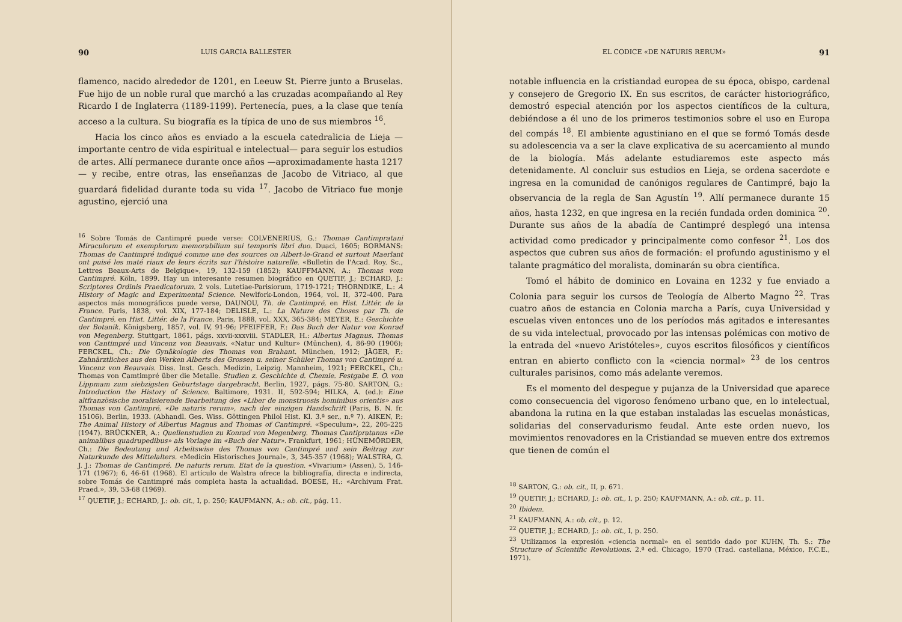90 LUIS GARCIA BALLESTER
flamenco, nacido alrededor de 1201, en Leeuw St. Pierre junto a Bruselas. Fue hijo de un noble rural que marchó a las cruzadas acompañando al Rey Ricardo I de Inglaterra (1189-1199). Pertenecía, pues, a la clase que tenía acceso a la cultura. Su biografía es la típica de uno de sus miembros <sup>16</sup>.
Hacia los cinco años es enviado a la escuela catedralicia de Lieja —importante centro de vida espiritual e intelectual— para seguir los estudios de artes. Allí permanece durante once años —aproximadamente hasta 1217— y recibe, entre otras, las enseñanzas de Jacobo de Vitriaco, al que guardará fidelidad durante toda su vida <sup>17</sup>. Jacobo de Vitriaco fue monje agustino, ejerció una
<sup>16</sup> Sobre Tomás de Cantimpré puede verse: COLVENERIUS, G.: Thomae Cantimpratani Miraculorum et exemplorum memorabilium sui temporis libri duo. Duaci, 1605; BORMANS: Thomas de Cantimpré indiqué comme une des sources on Albert-le-Grand et surtout Maerlant ont puisé les maté riaux de leurs écrits sur l'histoire naturelle. «Bulletin de l'Acad. Roy. Sc., Lettres Beaux-Arts de Belgique», 19, 132-159 (1852); KAUFFMANN, A.: Thomas vom Cantimpré. Köln, 1899. Hay un interesante resumen biográfico en QUETIF, J.; ECHARD, J.: Scriptores Ordinis Praedicatorum. 2 vols. Lutetiae-Parisiorum, 1719-1721; THORNDIKE, L.: A History of Magic and Experimental Science. Newlfork-London, 1964, vol. II, 372-400. Para aspectos más monográficos puede verse, DAUNOU, Th. de Cantimpré, en Hist. Littér. de la France. Paris, 1838, vol. XIX, 177-184; DELISLE, L.: La Nature des Choses par Th. de Cantimpré, en Hist. Littér. de la France. Paris, 1888, vol. XXX, 365-384; MEYER, E.: Geschichte der Botanik. Königsberg, 1857, vol. IV, 91-96; PFEIFFER, F.: Das Buch der Natur von Konrad von Megenberg. Stuttgart, 1861, págs. xxvii-xxxviii. STADLER, H.: Albertus Magnus. Thomas von Cantimpré und Vincenz von Beauvais. «Natur und Kultur» (München), 4, 86-90 (1906); FERCKEL, Ch.: Die Gynäkologie des Thomas von Brahant. München, 1912; JÄGER, F.: Zahnärztliches aus den Werken Alberts des Grossen u. seiner Schüler Thomas von Cantimpré u. Vincenz von Beauvais. Diss. Inst. Gesch. Medizin, Leipzig. Mannheim, 1921; FERCKEL, Ch.: Thomas von Camtimpré über die Metalle. Studien z. Geschichte d. Chemie. Festgabe E. O. von Lippmam zum siebzigsten Geburtstage dargebracht. Berlin, 1927, págs. 75-80. SARTON, G.: Introduction the History of Science. Baltimore, 1931. II, 592-594; HILKA, A. (ed.): Eine altfranzösische moralisierende Bearbeitung des «Liber de monstruosis hominibus orientis» aus Thomas von Cantimpré, «De naturis rerum», nach der einzigen Handschrift (Paris, B. N. fr. 15106). Berlin, 1933. (Abhandl. Ges. Wiss. Göttingen Philol Hist. Kl. 3.ª ser., n.º 7). AIKEN, P.: The Animal History of Albertus Magnus and Thomas of Cantimpré. «Speculum», 22, 205-225 (1947). BRÜCKNER, A.: Quellenstudien zu Konrad von Megenberg. Thomas Cantipratanus «De animalibus quadrupedibus» als Vorlage im «Buch der Natur». Frankfurt, 1961; HÜNEMÖRDER, Ch.: Die Bedeutung und Arbeitswise des Thomas von Cantimpré und sein Beitrag zur Naturkunde des Mittelalters. «Medicin Historisches Journal», 3, 345-357 (1968); WALSTRA, G. J. J.: Thomas de Cantimpré, De naturis rerum. Etat de la question. «Vivarium» (Assen), 5, 146-171 (1967); 6, 46-61 (1968). El artículo de Walstra ofrece la bibliografía, directa e indirecta, sobre Tomás de Cantimpré más completa hasta la actualidad. BOESE, H.: «Archivum Frat. Praed.», 39, 53-68 (1969).
<sup>17</sup> QUETIF, J.; ECHARD, J.: ob. cit., I, p. 250; KAUFMANN, A.: ob. cit., pág. 11.
EL CODICE «DE NATURIS RERUM» 91
notable influencia en la cristiandad europea de su época, obispo, cardenal y consejero de Gregorio IX. En sus escritos, de carácter historiográfico, demostró especial atención por los aspectos científicos de la cultura, debiéndose a él uno de los primeros testimonios sobre el uso en Europa del compás <sup>18</sup>. El ambiente agustiniano en el que se formó Tomás desde su adolescencia va a ser la clave explicativa de su acercamiento al mundo de la biología. Más adelante estudiaremos este aspecto más detenidamente. Al concluir sus estudios en Lieja, se ordena sacerdote e ingresa en la comunidad de canónigos regulares de Cantimpré, bajo la observancia de la regla de San Agustín <sup>19</sup>. Allí permanece durante 15 años, hasta 1232, en que ingresa en la recién fundada orden dominica <sup>20</sup>. Durante sus años de la abadía de Cantimpré desplegó una intensa actividad como predicador y principalmente como confesor <sup>21</sup>. Los dos aspectos que cubren sus años de formación: el profundo agustinismo y el talante pragmático del moralista, dominarán su obra científica.
Tomó el hábito de dominico en Lovaina en 1232 y fue enviado a Colonia para seguir los cursos de Teología de Alberto Magno <sup>22</sup>. Tras cuatro años de estancia en Colonia marcha a París, cuya Universidad y escuelas viven entonces uno de los períodos más agitados e interesantes de su vida intelectual, provocado por las intensas polémicas con motivo de la entrada del «nuevo Aristóteles», cuyos escritos filosóficos y científicos entran en abierto conflicto con la «ciencia normal» <sup>23</sup> de los centros culturales parisinos, como más adelante veremos.
Es el momento del despegue y pujanza de la Universidad que aparece como consecuencia del vigoroso fenómeno urbano que, en lo intelectual, abandona la rutina en la que estaban instaladas las escuelas monásticas, solidarias del conservadurismo feudal. Ante este orden nuevo, los movimientos renovadores en la Cristiandad se mueven entre dos extremos que tienen de común el
<sup>18</sup> SARTON, G.: ob. cit., II, p. 671.
<sup>19</sup> QUETIF, J.; ECHARD, J.: ob. cit., I, p. 250; KAUFMANN, A.: ob. cit., p. 11.
<sup>20</sup> Ibidem.
<sup>21</sup> KAUFMANN, A.: ob. cit., p. 12.
<sup>22</sup> QUETIF, J.; ECHARD, J.: ob. cit., I, p. 250.
<sup>23</sup> Utilizamos la expresión «ciencia normal» en el sentido dado por KUHN, Th. S.: The Structure of Scientific Revolutions. 2.ª ed. Chicago, 1970 (Trad. castellana, México, F.C.E., 1971).